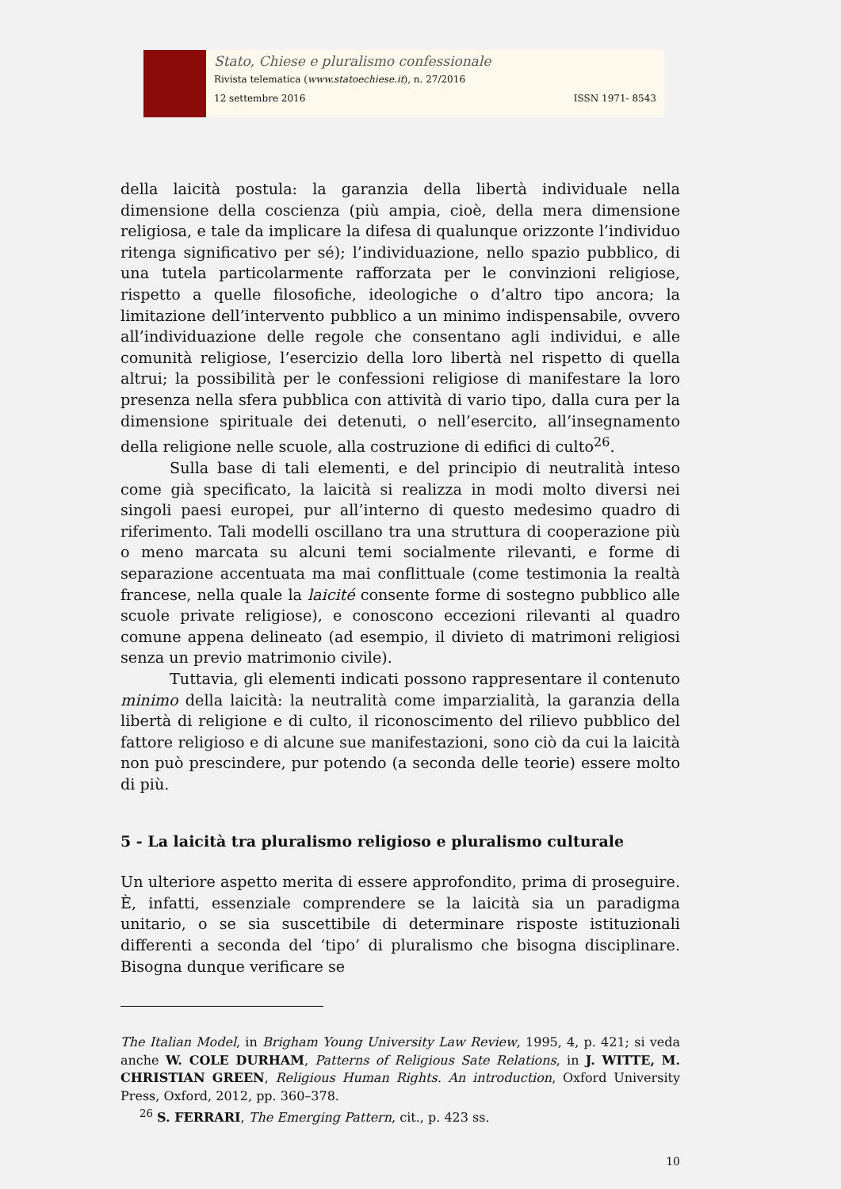Stato, Chiese e pluralismo confessionale
Rivista telematica (www.statoechiese.it), n. 27/2016
12 settembre 2016 ISSN 1971- 8543
della laicità postula: la garanzia della libertà individuale nella dimensione della coscienza (più ampia, cioè, della mera dimensione religiosa, e tale da implicare la difesa di qualunque orizzonte l’individuo ritenga significativo per sé); l’individuazione, nello spazio pubblico, di una tutela particolarmente rafforzata per le convinzioni religiose, rispetto a quelle filosofiche, ideologiche o d’altro tipo ancora; la limitazione dell’intervento pubblico a un minimo indispensabile, ovvero all’individuazione delle regole che consentano agli individui, e alle comunità religiose, l’esercizio della loro libertà nel rispetto di quella altrui; la possibilità per le confessioni religiose di manifestare la loro presenza nella sfera pubblica con attività di vario tipo, dalla cura per la dimensione spirituale dei detenuti, o nell’esercito, all’insegnamento della religione nelle scuole, alla costruzione di edifici di culto<sup>26</sup>.
Sulla base di tali elementi, e del principio di neutralità inteso come già specificato, la laicità si realizza in modi molto diversi nei singoli paesi europei, pur all’interno di questo medesimo quadro di riferimento. Tali modelli oscillano tra una struttura di cooperazione più o meno marcata su alcuni temi socialmente rilevanti, e forme di separazione accentuata ma mai conflittuale (come testimonia la realtà francese, nella quale la laicité consente forme di sostegno pubblico alle scuole private religiose), e conoscono eccezioni rilevanti al quadro comune appena delineato (ad esempio, il divieto di matrimoni religiosi senza un previo matrimonio civile).
Tuttavia, gli elementi indicati possono rappresentare il contenuto minimo della laicità: la neutralità come imparzialità, la garanzia della libertà di religione e di culto, il riconoscimento del rilievo pubblico del fattore religioso e di alcune sue manifestazioni, sono ciò da cui la laicità non può prescindere, pur potendo (a seconda delle teorie) essere molto di più.
5 - La laicità tra pluralismo religioso e pluralismo culturale
Un ulteriore aspetto merita di essere approfondito, prima di proseguire. È, infatti, essenziale comprendere se la laicità sia un paradigma unitario, o se sia suscettibile di determinare risposte istituzionali differenti a seconda del ‘tipo’ di pluralismo che bisogna disciplinare. Bisogna dunque verificare se
The Italian Model, in Brigham Young University Law Review, 1995, 4, p. 421; si veda anche W. COLE DURHAM, Patterns of Religious Sate Relations, in J. WITTE, M. CHRISTIAN GREEN, Religious Human Rights. An introduction, Oxford University Press, Oxford, 2012, pp. 360–378.
<sup>26</sup> S. FERRARI, The Emerging Pattern, cit., p. 423 ss.
10